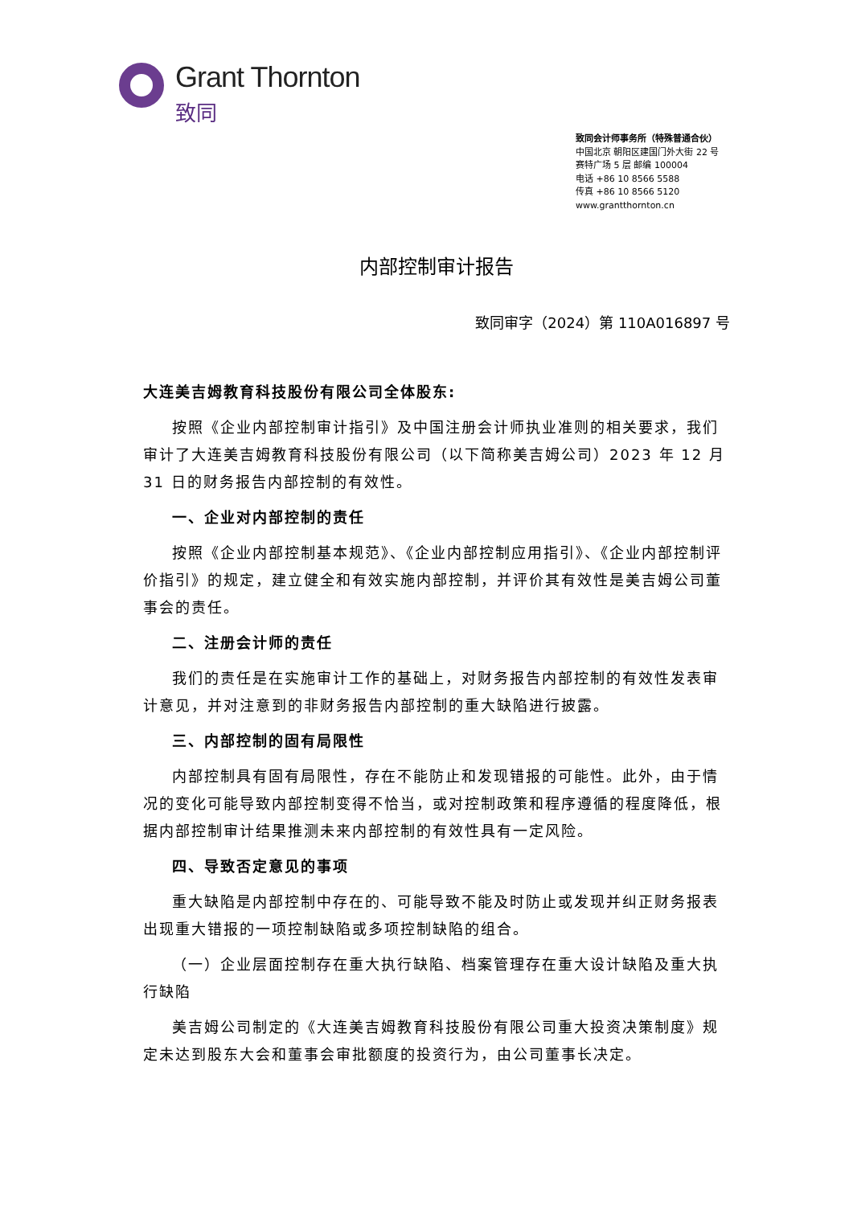Grant Thornton
致同
致同会计师事务所（特殊普通合伙）
中国北京 朝阳区建国门外大街 22 号
赛特广场 5 层 邮编 100004
电话 +86 10 8566 5588
传真 +86 10 8566 5120
www.grantthornton.cn
内部控制审计报告
致同审字（2024）第 110A016897 号
大连美吉姆教育科技股份有限公司全体股东:
按照《企业内部控制审计指引》及中国注册会计师执业准则的相关要求，我们审计了大连美吉姆教育科技股份有限公司（以下简称美吉姆公司）2023 年 12 月 31 日的财务报告内部控制的有效性。
一、企业对内部控制的责任
按照《企业内部控制基本规范》、《企业内部控制应用指引》、《企业内部控制评价指引》的规定，建立健全和有效实施内部控制，并评价其有效性是美吉姆公司董事会的责任。
二、注册会计师的责任
我们的责任是在实施审计工作的基础上，对财务报告内部控制的有效性发表审计意见，并对注意到的非财务报告内部控制的重大缺陷进行披露。
三、内部控制的固有局限性
内部控制具有固有局限性，存在不能防止和发现错报的可能性。此外，由于情况的变化可能导致内部控制变得不恰当，或对控制政策和程序遵循的程度降低，根据内部控制审计结果推测未来内部控制的有效性具有一定风险。
四、导致否定意见的事项
重大缺陷是内部控制中存在的、可能导致不能及时防止或发现并纠正财务报表出现重大错报的一项控制缺陷或多项控制缺陷的组合。
（一）企业层面控制存在重大执行缺陷、档案管理存在重大设计缺陷及重大执行缺陷
美吉姆公司制定的《大连美吉姆教育科技股份有限公司重大投资决策制度》规定未达到股东大会和董事会审批额度的投资行为，由公司董事长决定。